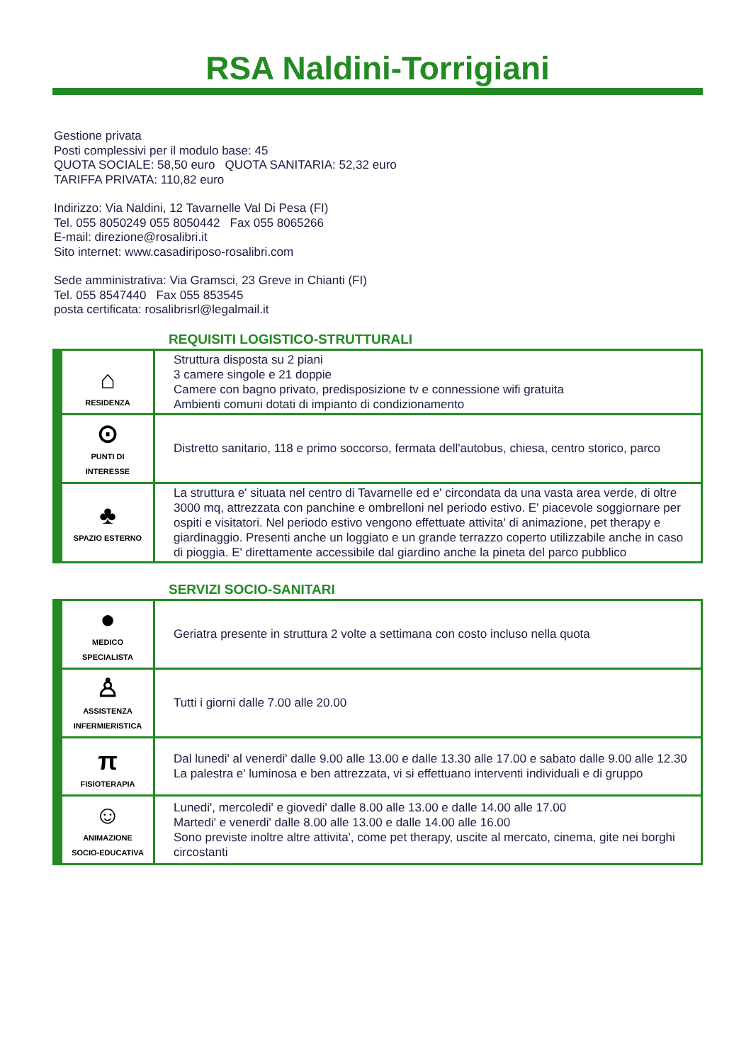RSA Naldini-Torrigiani
Gestione privata
Posti complessivi per il modulo base: 45
QUOTA SOCIALE: 58,50 euro QUOTA SANITARIA: 52,32 euro
TARIFFA PRIVATA: 110,82 euro
Indirizzo: Via Naldini, 12 Tavarnelle Val Di Pesa (FI)
Tel. 055 8050249 055 8050442 Fax 055 8065266
E-mail: direzione@rosalibri.it
Sito internet: www.casadiriposo-rosalibri.com
Sede amministrativa: Via Gramsci, 23 Greve in Chianti (FI)
Tel. 055 8547440 Fax 055 853545
posta certificata: rosalibrisrl@legalmail.it
REQUISITI LOGISTICO-STRUTTURALI
| ⌂ RESIDENZA | Struttura disposta su 2 piani 3 camere singole e 21 doppie Camere con bagno privato, predisposizione tv e connessione wifi gratuita Ambienti comuni dotati di impianto di condizionamento |
| ⊙ PUNTI DI INTERESSE | Distretto sanitario, 118 e primo soccorso, fermata dell'autobus, chiesa, centro storico, parco |
| ♣ SPAZIO ESTERNO | La struttura e' situata nel centro di Tavarnelle ed e' circondata da una vasta area verde, di oltre 3000 mq, attrezzata con panchine e ombrelloni nel periodo estivo. E' piacevole soggiornare per ospiti e visitatori. Nel periodo estivo vengono effettuate attivita' di animazione, pet therapy e giardinaggio. Presenti anche un loggiato e un grande terrazzo coperto utilizzabile anche in caso di pioggia. E' direttamente accessibile dal giardino anche la pineta del parco pubblico |
SERVIZI SOCIO-SANITARI
| ● MEDICO SPECIALISTA | Geriatra presente in struttura 2 volte a settimana con costo incluso nella quota |
| ♙ ASSISTENZA INFERMIERISTICA | Tutti i giorni dalle 7.00 alle 20.00 |
| π FISIOTERAPIA | Dal lunedi' al venerdi' dalle 9.00 alle 13.00 e dalle 13.30 alle 17.00 e sabato dalle 9.00 alle 12.30 La palestra e' luminosa e ben attrezzata, vi si effettuano interventi individuali e di gruppo |
| ☺ ANIMAZIONE SOCIO-EDUCATIVA | Lunedi', mercoledi' e giovedi' dalle 8.00 alle 13.00 e dalle 14.00 alle 17.00 Martedi' e venerdi' dalle 8.00 alle 13.00 e dalle 14.00 alle 16.00 Sono previste inoltre altre attivita', come pet therapy, uscite al mercato, cinema, gite nei borghi circostanti |